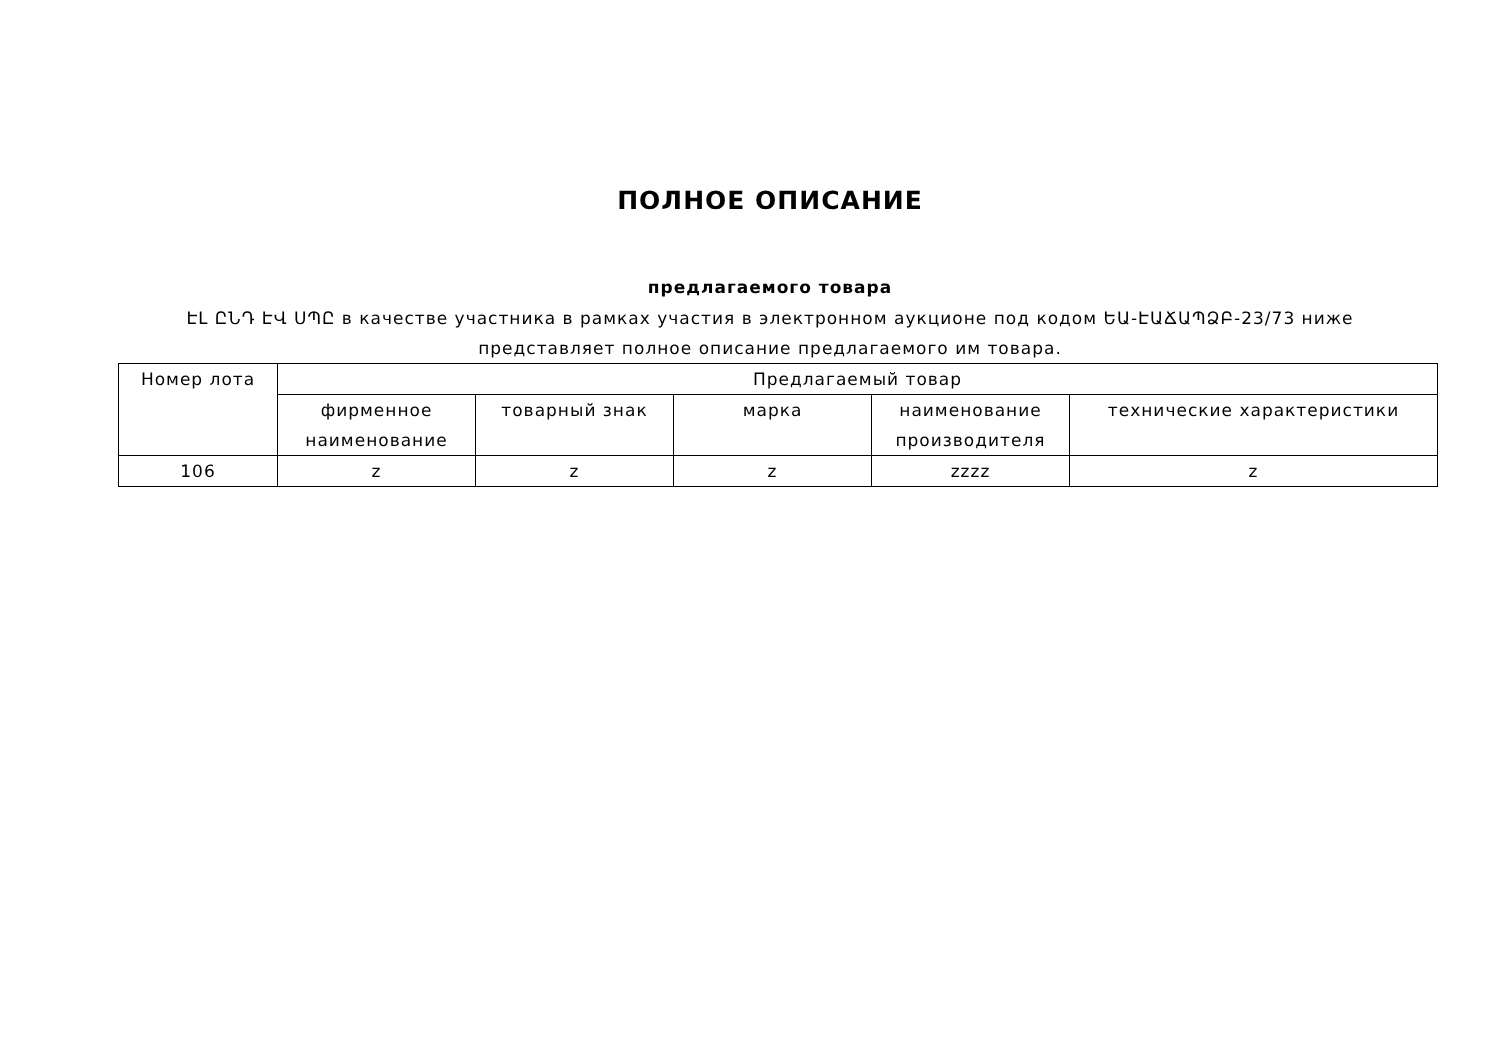ПОЛНОЕ ОПИСАНИЕ
предлагаемого товара
ԷԼ ԸՆԴ ԷՎ ՍՊԸ в качестве участника в рамках участия в электронном аукционе под кодом ԵԱ-ԷԱՃԱՊՁԲ-23/73 ниже
представляет полное описание предлагаемого им товара.
| Номер лота | Предлагаемый товар | | | | |
| --- | --- | --- | --- | --- | --- |
| | фирменное наименование | товарный знак | марка | наименование производителя | технические характеристики |
| 106 | z | z | z | zzzz | z |